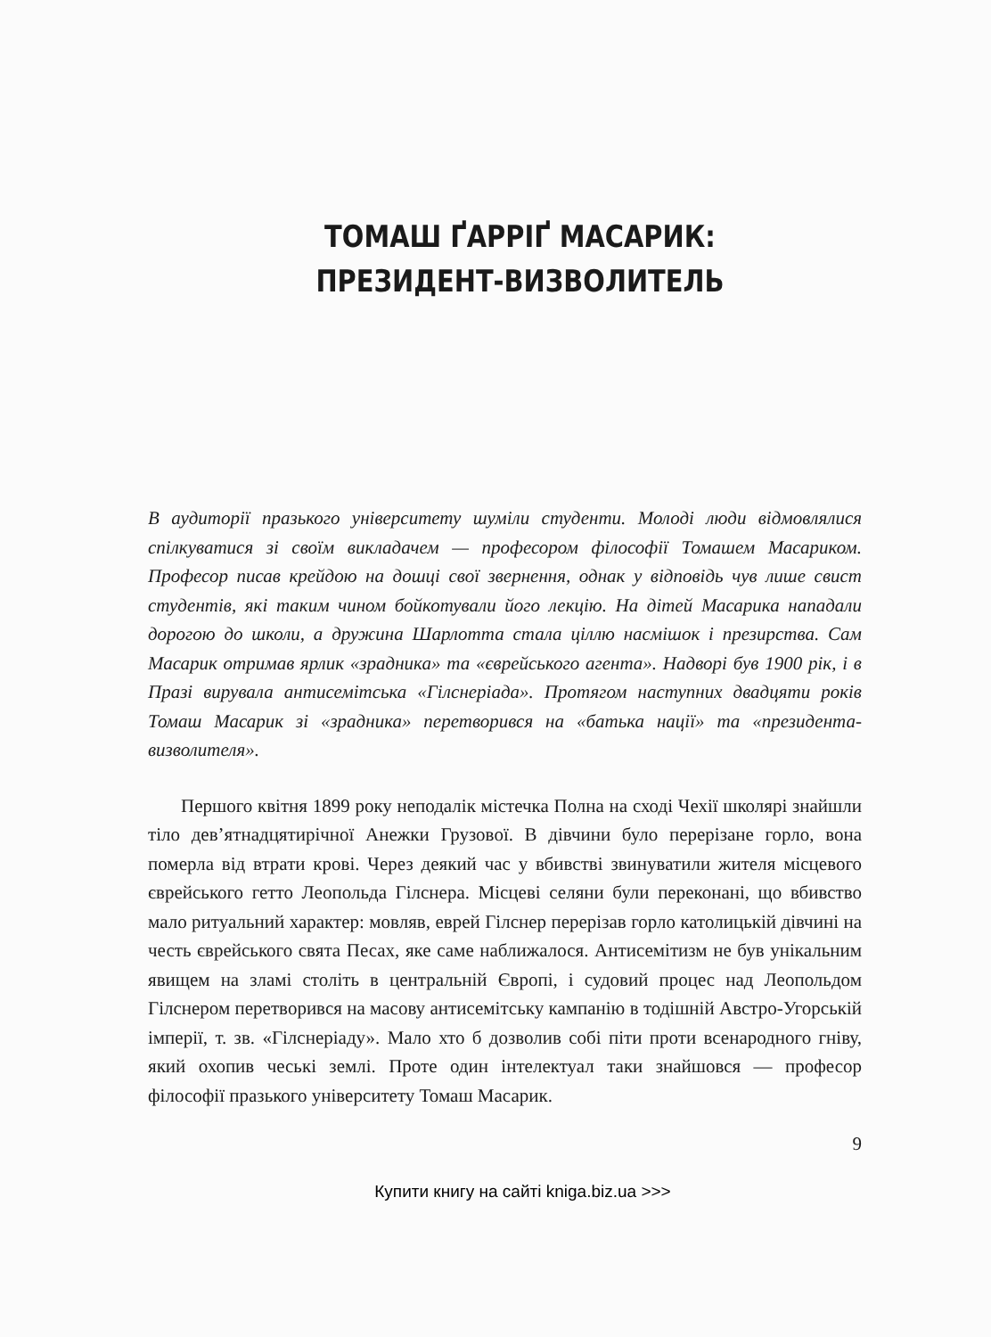ТОМАШ ҐАРРІҐ МАСАРИК:
ПРЕЗИДЕНТ-ВИЗВОЛИТЕЛЬ
В аудиторії празького університету шуміли студенти. Молоді люди відмовлялися спілкуватися зі своїм викладачем — професором філософії Томашем Масариком. Професор писав крейдою на дошці свої звернення, однак у відповідь чув лише свист студентів, які таким чином бойкотували його лекцію. На дітей Масарика нападали дорогою до школи, а дружина Шарлотта стала ціллю насмішок і презирства. Сам Масарик отримав ярлик «зрадника» та «єврейського агента». Надворі був 1900 рік, і в Празі вирувала антисемітська «Гілснеріада». Протягом наступних двадцяти років Томаш Масарик зі «зрадника» перетворився на «батька нації» та «президента-визволителя».
Першого квітня 1899 року неподалік містечка Полна на сході Чехії школярі знайшли тіло дев’ятнадцятирічної Анежки Грузової. В дівчини було перерізане горло, вона померла від втрати крові. Через деякий час у вбивстві звинуватили жителя місцевого єврейського гетто Леопольда Гілснера. Місцеві селяни були переконані, що вбивство мало ритуальний характер: мовляв, еврей Гілснер перерізав горло католицькій дівчині на честь єврейського свята Песах, яке саме наближалося. Антисемітизм не був унікальним явищем на зламі століть в центральній Європі, і судовий процес над Леопольдом Гілснером перетворився на масову антисемітську кампанію в тодішній Австро-Угорській імперії, т. зв. «Гілснеріаду». Мало хто б дозволив собі піти проти всенародного гніву, який охопив чеські землі. Проте один інтелектуал таки знайшовся — професор філософії празького університету Томаш Масарик.
9
Купити книгу на сайті kniga.biz.ua >>>